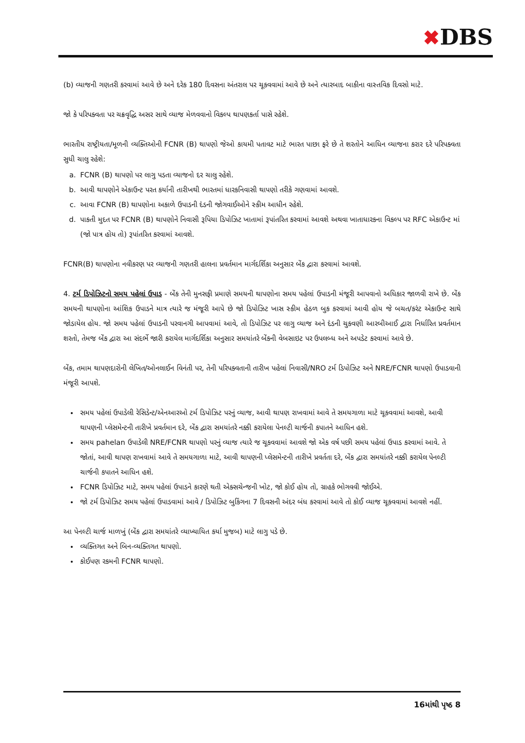✖DBS
(b) વ્યાજની ગણતરી કરવામાં આવે છે અને દરેક 180 દિવસના અંતરાલ પર ચૂકવવામાં આવે છે અને ત્યારબાદ બાકીના વાસ્તવિક દિવસો માટે.
જો કે પરિપક્વતા પર ચક્રવૃદ્ધિ અસર સાથે વ્યાજ મેળવવાનો વિકલ્પ થાપણકર્તા પાસે રહેશે.
ભારતીય રાષ્ટ્રીયતા/મૂળની વ્યક્તિઓની FCNR (B) થાપણો જેઓ કાયમી પતાવટ માટે ભારત પાછા ફરે છે તે શરતોને આધિન વ્યાજના કરાર દરે પરિપક્વતા સુધી ચાલુ રહેશે:
a. FCNR (B) થાપણો પર લાગુ પડતા વ્યાજનો દર ચાલુ રહેશે.
b. આવી થાપણોને એકાઉન્ટ પરત કર્યાની તારીખથી ભારતમાં ધારકનિવાસી થાપણો તરીકે ગણવામાં આવશે.
c. આવા FCNR (B) થાપણોના અકાળે ઉપાડની દંડની જોગવાઈઓને સ્કીમ આધીન રહેશે.
d. પાકતી મુદત પર FCNR (B) થાપણોને નિવાસી રૂપિયા ડિપોઝિટ ખાતામાં રૂપાંતરિત કરવામાં આવશે અથવા ખાતાધારકના વિકલ્પ પર RFC એકાઉન્ટ માં (જો પાત્ર હોય તો) રૂપાંતરિત કરવામાં આવશે.
FCNR(B) થાપણોના નવીકરણ પર વ્યાજની ગણતરી હાલના પ્રવર્તમાન માર્ગદર્શિકા અનુસાર બેંક દ્વારા કરવામાં આવશે.
4. ટર્મ ડિપોઝિટનો સમય પહેલાં ઉપાડ - બેંક તેની મુનસફી પ્રમાણે સમયની થાપણોના સમય પહેલાં ઉપાડની મંજૂરી આપવાનો અધિકાર જાળવી રાખે છે. બેંક સમયની થાપણોના આંશિક ઉપાડને માત્ર ત્યારે જ મંજૂરી આપે છે જો ડિપોઝિટ ખાસ સ્કીમ હેઠળ બુક કરવામાં આવી હોય જે બચત/કરંટ એકાઉન્ટ સાથે જોડાયેલ હોય. જો સમય પહેલાં ઉપાડની પરવાનગી આપવામાં આવે, તો ડિપોઝિટ પર લાગુ વ્યાજ અને દંડની ચુકવણી આરબીઆઈ દ્વારા નિર્ધારિત પ્રવર્તમાન શરતો, તેમજ બેંક દ્વારા આ સંદર્ભે જારી કરાયેલ માર્ગદર્શિકા અનુસાર સમયાંતરે બેંકની વેબસાઇટ પર ઉપલબ્ધ અને અપડેટ કરવામાં આવે છે.
બેંક, તમામ થાપણદારોની લેખિત/ઓનલાઈન વિનંતી પર, તેની પરિપક્વતાની તારીખ પહેલાં નિવાસી/NRO ટર્મ ડિપોઝિટ અને NRE/FCNR થાપણો ઉપાડવાની મંજૂરી આપશે.
સમય પહેલાં ઉપાડેલી રેસિડેન્ટ/એનઆરઓ ટર્મ ડિપોઝિટ પરનું વ્યાજ, આવી થાપણ રાખવામાં આવે તે સમયગાળા માટે ચૂકવવામાં આવશે, આવી થાપણની પ્લેસમેન્ટની તારીખે પ્રવર્તમાન દરે, બેંક દ્વારા સમયાંતરે નક્કી કરાયેલા પેનલ્ટી ચાર્જની કપાતને આધિન હશે.
સમય pahelan ઉપાડેલી NRE/FCNR થાપણો પરનું વ્યાજ ત્યારે જ ચૂકવવામાં આવશે જો એક વર્ષ પછી સમય પહેલાં ઉપાડ કરવામાં આવે. તે જોતાં, આવી થાપણ રાખવામાં આવે તે સમયગાળા માટે, આવી થાપણની પ્લેસમેન્ટની તારીખે પ્રવર્તતા દરે, બેંક દ્વારા સમયાંતરે નક્કી કરાયેલ પેનલ્ટી ચાર્જની કપાતને આધિન હશે.
FCNR ડિપોઝિટ માટે, સમય પહેલાં ઉપાડને કારણે થતી એક્સચેન્જની ખોટ, જો કોઈ હોય તો, ગ્રાહકે ભોગવવી જોઈએ.
જો ટર્મ ડિપોઝિટ સમય પહેલાં ઉપાડવામાં આવે / ડિપોઝિટ બુકિંગના 7 દિવસની અંદર બંધ કરવામાં આવે તો કોઈ વ્યાજ ચૂકવવામાં આવશે નહીં.
આ પેનલ્ટી ચાર્જ માળખું (બેંક દ્વારા સમયાંતરે વ્યાખ્યાયિત કર્યા મુજબ) માટે લાગુ પડે છે.
વ્યક્તિગત અને બિન-વ્યક્તિગત થાપણો.
કોઈપણ રકમની FCNR થાપણો.
16માંથી પૃષ્ઠ 8